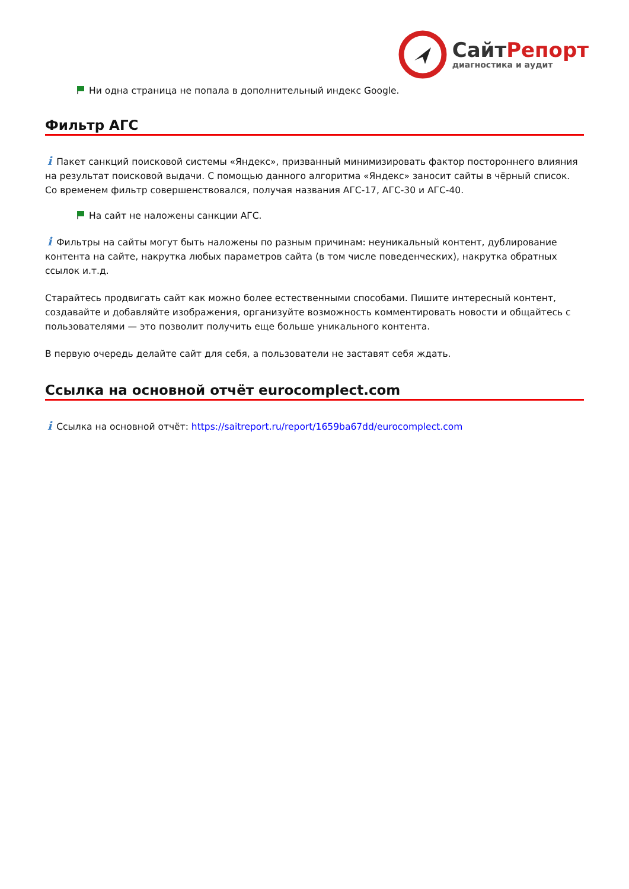СайтРепорт
диагностика и аудит
Ни одна страница не попала в дополнительный индекс Google.
Фильтр АГС
i Пакет санкций поисковой системы «Яндекс», призванный минимизировать фактор постороннего влияния на результат поисковой выдачи. С помощью данного алгоритма «Яндекс» заносит сайты в чёрный список. Со временем фильтр совершенствовался, получая названия АГС-17, АГС-30 и АГС-40.
На сайт не наложены санкции АГС.
i Фильтры на сайты могут быть наложены по разным причинам: неуникальный контент, дублирование контента на сайте, накрутка любых параметров сайта (в том числе поведенческих), накрутка обратных ссылок и.т.д.
Старайтесь продвигать сайт как можно более естественными способами. Пишите интересный контент, создавайте и добавляйте изображения, организуйте возможность комментировать новости и общайтесь с пользователями — это позволит получить еще больше уникального контента.
В первую очередь делайте сайт для себя, а пользователи не заставят себя ждать.
Ссылка на основной отчёт eurocomplect.com
i Ссылка на основной отчёт: https://saitreport.ru/report/1659ba67dd/eurocomplect.com